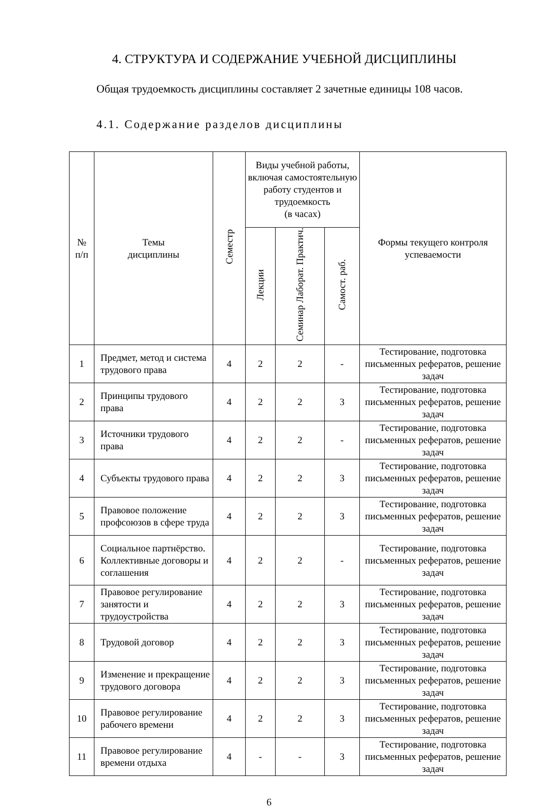4. СТРУКТУРА И СОДЕРЖАНИЕ УЧЕБНОЙ ДИСЦИПЛИНЫ
Общая трудоемкость дисциплины составляет 2 зачетные единицы 108 часов.
4.1. Содержание разделов дисциплины
| № п/п | Темы дисциплины | Семестр | Виды учебной работы, включая самостоятельную работу студентов и трудоемкость (в часах) | | | Формы текущего контроля успеваемости |
| --- | --- | --- | --- | --- | --- | --- |
| | | | Лекции | Семинар Лаборат. Практич. | Самост. раб. | |
| 1 | Предмет, метод и система трудового права | 4 | 2 | 2 | - | Тестирование, подготовка письменных рефератов, решение задач |
| 2 | Принципы трудового права | 4 | 2 | 2 | 3 | Тестирование, подготовка письменных рефератов, решение задач |
| 3 | Источники трудового права | 4 | 2 | 2 | - | Тестирование, подготовка письменных рефератов, решение задач |
| 4 | Субъекты трудового права | 4 | 2 | 2 | 3 | Тестирование, подготовка письменных рефератов, решение задач |
| 5 | Правовое положение профсоюзов в сфере труда | 4 | 2 | 2 | 3 | Тестирование, подготовка письменных рефератов, решение задач |
| 6 | Социальное партнёрство. Коллективные договоры и соглашения | 4 | 2 | 2 | - | Тестирование, подготовка письменных рефератов, решение задач |
| 7 | Правовое регулирование занятости и трудоустройства | 4 | 2 | 2 | 3 | Тестирование, подготовка письменных рефератов, решение задач |
| 8 | Трудовой договор | 4 | 2 | 2 | 3 | Тестирование, подготовка письменных рефератов, решение задач |
| 9 | Изменение и прекращение трудового договора | 4 | 2 | 2 | 3 | Тестирование, подготовка письменных рефератов, решение задач |
| 10 | Правовое регулирование рабочего времени | 4 | 2 | 2 | 3 | Тестирование, подготовка письменных рефератов, решение задач |
| 11 | Правовое регулирование времени отдыха | 4 | - | - | 3 | Тестирование, подготовка письменных рефератов, решение задач |
6